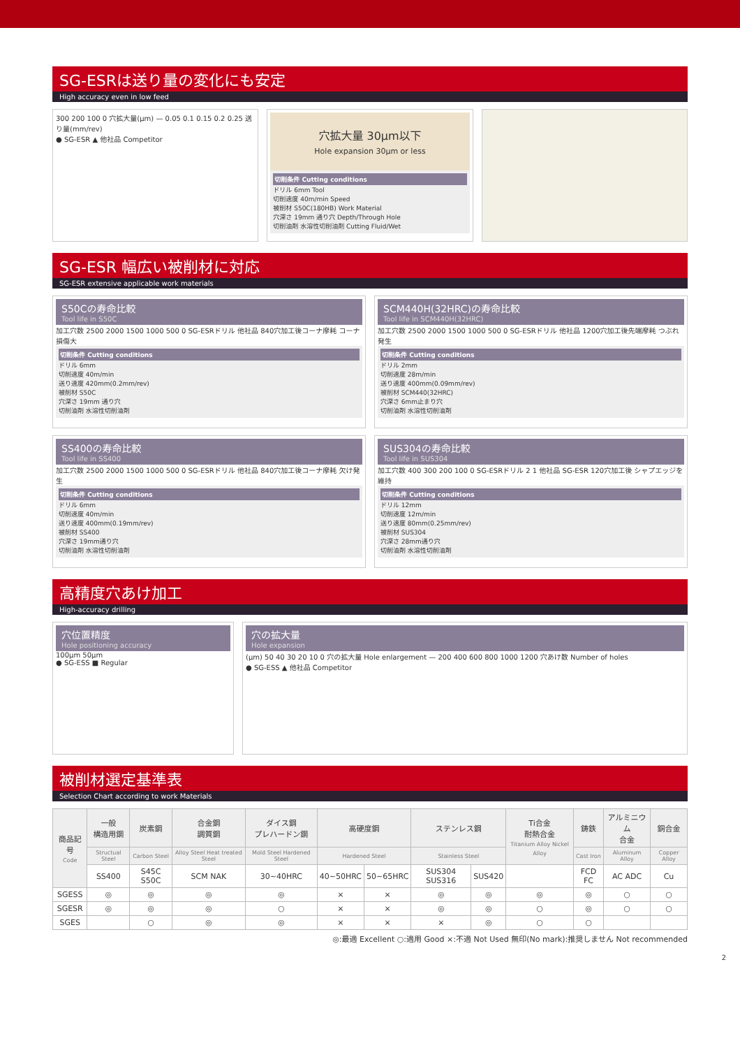SG-ESRは送り量の変化にも安定
High accuracy even in low feed
300 200 100 0 穴拡大量(μm) — 0.05 0.1 0.15 0.2 0.25 送り量(mm/rev)
● SG-ESR ▲ 他社品 Competitor
穴拡大量 30μm以下
Hole expansion 30μm or less
切削条件 Cutting conditions
ドリル 6mm Tool
切削速度 40m/min Speed
被削材 S50C(180HB) Work Material
穴深さ 19mm 通り穴 Depth/Through Hole
切削油剤 水溶性切削油剤 Cutting Fluid/Wet
SG-ESR 幅広い被削材に対応
SG-ESR extensive applicable work materials
S50Cの寿命比較
Tool life in S50C
加工穴数 2500 2000 1500 1000 500 0 SG-ESRドリル 他社品 840穴加工後コーナ摩耗 コーナ損傷大
切削条件 Cutting conditions
ドリル 6mm
切削速度 40m/min
送り速度 420mm(0.2mm/rev)
被削材 S50C
穴深さ 19mm 通り穴
切削油剤 水溶性切削油剤
SCM440H(32HRC)の寿命比較
Tool life in SCM440H(32HRC)
加工穴数 2500 2000 1500 1000 500 0 SG-ESRドリル 他社品 1200穴加工後先端摩耗 つぶれ発生
切削条件 Cutting conditions
ドリル 2mm
切削速度 28m/min
送り速度 400mm(0.09mm/rev)
被削材 SCM440(32HRC)
穴深さ 6mm止まり穴
切削油剤 水溶性切削油剤
SS400の寿命比較
Tool life in SS400
加工穴数 2500 2000 1500 1000 500 0 SG-ESRドリル 他社品 840穴加工後コーナ摩耗 欠け発生
切削条件 Cutting conditions
ドリル 6mm
切削速度 40m/min
送り速度 400mm(0.19mm/rev)
被削材 SS400
穴深さ 19mm通り穴
切削油剤 水溶性切削油剤
SUS304の寿命比較
Tool life in SUS304
加工穴数 400 300 200 100 0 SG-ESRドリル 2 1 他社品 SG-ESR 120穴加工後 シャプエッジを維持
切削条件 Cutting conditions
ドリル 12mm
切削速度 12m/min
送り速度 80mm(0.25mm/rev)
被削材 SUS304
穴深さ 28mm通り穴
切削油剤 水溶性切削油剤
高精度穴あけ加工
High-accuracy drilling
穴位置精度
Hole positioning accuracy
100μm 50μm
● SG-ESS ■ Regular
穴の拡大量
Hole expansion
(μm) 50 40 30 20 10 0 穴の拡大量 Hole enlargement — 200 400 600 800 1000 1200 穴あけ数 Number of holes
● SG-ESS ▲ 他社品 Competitor
被削材選定基準表
Selection Chart according to work Materials
| 商品記号 Code | 一般 構造用鋼 | 炭素鋼 | 合金鋼 調質鋼 | ダイス鋼 プレハードン鋼 | 高硬度鋼 | | ステンレス鋼 | | Ti合金 耐熱合金 Titanium Alloy Nickel Alloy | 鋳鉄 | アルミニウム 合金 | 銅合金 |
| --- | --- | --- | --- | --- | --- | --- | --- | --- | --- | --- | --- | --- |
| | Structual Steel | Carbon Steel | Alloy Steel Heat treated Steel | Mold Steel Hardened Steel | Hardened Steel | | Stainless Steel | | | Cast Iron | Aluminum Alloy | Copper Alloy |
| | SS400 | S45C S50C | SCM NAK | 30~40HRC | 40~50HRC | 50~65HRC | SUS304 SUS316 | SUS420 | | FCD FC | AC ADC | Cu |
| SGESS | ◎ | ◎ | ◎ | ◎ | × | × | ◎ | ◎ | ◎ | ◎ | ○ | ○ |
| SGESR | ◎ | ◎ | ◎ | ○ | × | × | ◎ | ◎ | ○ | ◎ | ○ | ○ |
| SGES | | ○ | ◎ | ◎ | × | × | × | ◎ | ○ | ○ | | |
◎:最適 Excellent ○:適用 Good ×:不適 Not Used 無印(No mark):推奨しません Not recommended
2